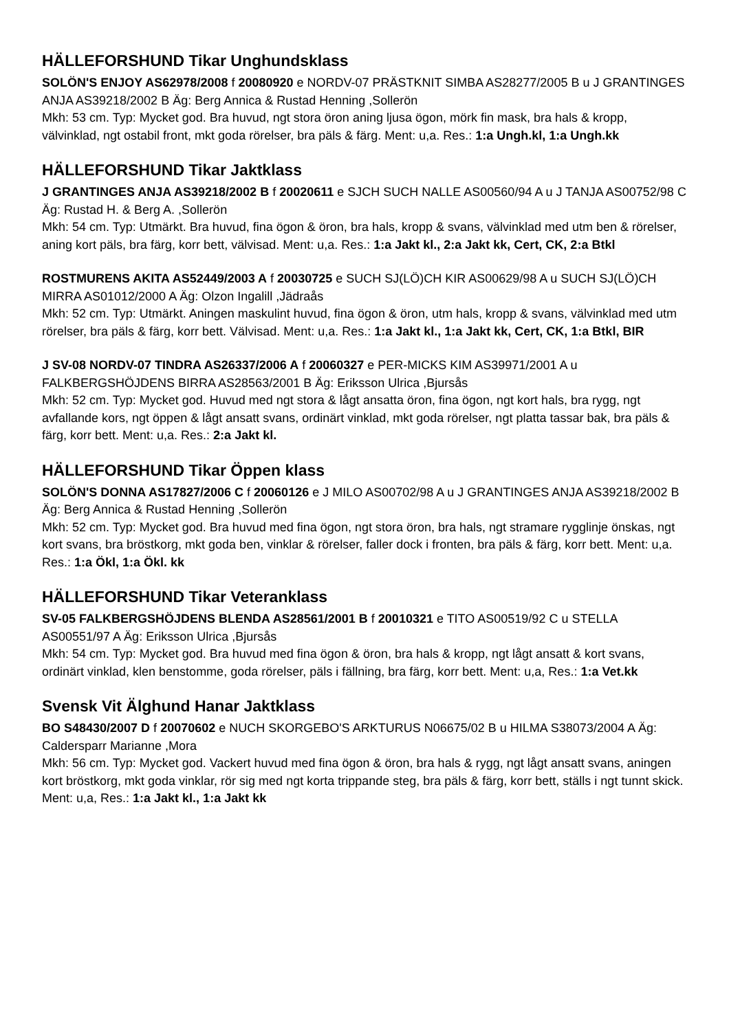HÄLLEFORSHUND Tikar Unghundsklass
SOLÖN'S ENJOY AS62978/2008 f 20080920 e NORDV-07 PRÄSTKNIT SIMBA AS28277/2005 B u J GRANTINGES ANJA AS39218/2002 B Äg: Berg Annica & Rustad Henning ,Sollerön
Mkh: 53 cm. Typ: Mycket god. Bra huvud, ngt stora öron aning ljusa ögon, mörk fin mask, bra hals & kropp, välvinklad, ngt ostabil front, mkt goda rörelser, bra päls & färg. Ment: u,a. Res.: 1:a Ungh.kl, 1:a Ungh.kk
HÄLLEFORSHUND Tikar Jaktklass
J GRANTINGES ANJA AS39218/2002 B f 20020611 e SJCH SUCH NALLE AS00560/94 A u J TANJA AS00752/98 C Äg: Rustad H. & Berg A. ,Sollerön
Mkh: 54 cm. Typ: Utmärkt. Bra huvud, fina ögon & öron, bra hals, kropp & svans, välvinklad med utm ben & rörelser, aning kort päls, bra färg, korr bett, välvisad. Ment: u,a. Res.: 1:a Jakt kl., 2:a Jakt kk, Cert, CK, 2:a Btkl
ROSTMURENS AKITA AS52449/2003 A f 20030725 e SUCH SJ(LÖ)CH KIR AS00629/98 A u SUCH SJ(LÖ)CH MIRRA AS01012/2000 A Äg: Olzon Ingalill ,Jädraås
Mkh: 52 cm. Typ: Utmärkt. Aningen maskulint huvud, fina ögon & öron, utm hals, kropp & svans, välvinklad med utm rörelser, bra päls & färg, korr bett. Välvisad. Ment: u,a. Res.: 1:a Jakt kl., 1:a Jakt kk, Cert, CK, 1:a Btkl, BIR
J SV-08 NORDV-07 TINDRA AS26337/2006 A f 20060327 e PER-MICKS KIM AS39971/2001 A u FALKBERGSHÖJDENS BIRRA AS28563/2001 B Äg: Eriksson Ulrica ,Bjursås
Mkh: 52 cm. Typ: Mycket god. Huvud med ngt stora & lågt ansatta öron, fina ögon, ngt kort hals, bra rygg, ngt avfallande kors, ngt öppen & lågt ansatt svans, ordinärt vinklad, mkt goda rörelser, ngt platta tassar bak, bra päls & färg, korr bett. Ment: u,a. Res.: 2:a Jakt kl.
HÄLLEFORSHUND Tikar Öppen klass
SOLÖN'S DONNA AS17827/2006 C f 20060126 e J MILO AS00702/98 A u J GRANTINGES ANJA AS39218/2002 B Äg: Berg Annica & Rustad Henning ,Sollerön
Mkh: 52 cm. Typ: Mycket god. Bra huvud med fina ögon, ngt stora öron, bra hals, ngt stramare rygglinje önskas, ngt kort svans, bra bröstkorg, mkt goda ben, vinklar & rörelser, faller dock i fronten, bra päls & färg, korr bett. Ment: u,a. Res.: 1:a Ökl, 1:a Ökl. kk
HÄLLEFORSHUND Tikar Veteranklass
SV-05 FALKBERGSHÖJDENS BLENDA AS28561/2001 B f 20010321 e TITO AS00519/92 C u STELLA AS00551/97 A Äg: Eriksson Ulrica ,Bjursås
Mkh: 54 cm. Typ: Mycket god. Bra huvud med fina ögon & öron, bra hals & kropp, ngt lågt ansatt & kort svans, ordinärt vinklad, klen benstomme, goda rörelser, päls i fällning, bra färg, korr bett. Ment: u,a, Res.: 1:a Vet.kk
Svensk Vit Älghund Hanar Jaktklass
BO S48430/2007 D f 20070602 e NUCH SKORGEBO'S ARKTURUS N06675/02 B u HILMA S38073/2004 A Äg: Caldersparr Marianne ,Mora
Mkh: 56 cm. Typ: Mycket god. Vackert huvud med fina ögon & öron, bra hals & rygg, ngt lågt ansatt svans, aningen kort bröstkorg, mkt goda vinklar, rör sig med ngt korta trippande steg, bra päls & färg, korr bett, ställs i ngt tunnt skick. Ment: u,a, Res.: 1:a Jakt kl., 1:a Jakt kk